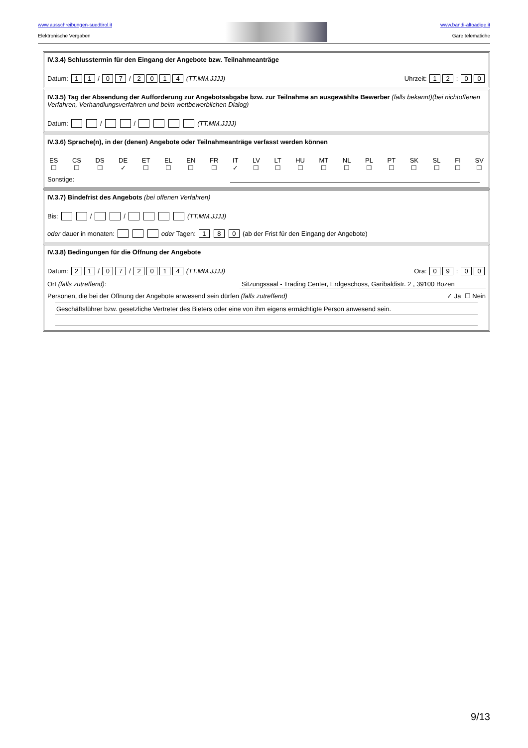www.ausschreibungen-suedtirol.it
Elektronische Vergaben
www.bandi-altoadige.it
Gare telematiche
IV.3.4) Schlusstermin für den Eingang der Angebote bzw. Teilnahmeanträge
Datum: 1 1 / 0 7 / 2014 (TT.MM.JJJJ) Uhrzeit: 1 2 : 0 0
IV.3.5) Tag der Absendung der Aufforderung zur Angebotsabgabe bzw. zur Teilnahme an ausgewählte Bewerber (falls bekannt)(bei nichtoffenen Verfahren, Verhandlungsverfahren und beim wettbewerblichen Dialog)
Datum: / / (TT.MM.JJJJ)
IV.3.6) Sprache(n), in der (denen) Angebote oder Teilnahmeanträge verfasst werden können
ES
☐
CS
☐
DS
☐
DE
✓
ET
☐
EL
☐
EN
☐
FR
☐
IT
✓
LV
☐
LT
☐
HU
☐
MT
☐
NL
☐
PL
☐
PT
☐
SK
☐
SL
☐
FI
☐
SV
☐
Sonstige:
IV.3.7) Bindefrist des Angebots (bei offenen Verfahren)
Bis: / / (TT.MM.JJJJ)
oder dauer in monaten: oder Tagen: 1 8 0 (ab der Frist für den Eingang der Angebote)
IV.3.8) Bedingungen für die Öffnung der Angebote
Datum: 2 1 / 0 7 / 2014 (TT.MM.JJJJ) Ora: 0 9 : 0 0
Ort (falls zutreffend): Sitzungssaal - Trading Center, Erdgeschoss, Garibaldistr. 2 , 39100 Bozen
Personen, die bei der Öffnung der Angebote anwesend sein dürfen (falls zutreffend) ✓ Ja ☐ Nein
Geschäftsführer bzw. gesetzliche Vertreter des Bieters oder eine von ihm eigens ermächtigte Person anwesend sein.
9/13